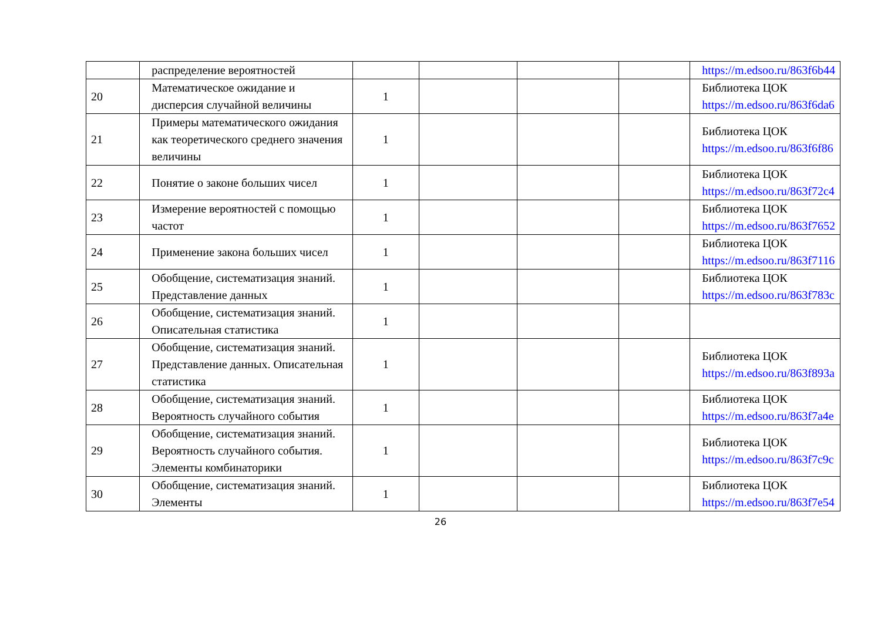| | распределение вероятностей | | | | | https://m.edsoo.ru/863f6b44 |
| 20 | Математическое ожидание и дисперсия случайной величины | 1 | | | | Библиотека ЦОК https://m.edsoo.ru/863f6da6 |
| 21 | Примеры математического ожидания как теоретического среднего значения величины | 1 | | | | Библиотека ЦОК https://m.edsoo.ru/863f6f86 |
| 22 | Понятие о законе больших чисел | 1 | | | | Библиотека ЦОК https://m.edsoo.ru/863f72c4 |
| 23 | Измерение вероятностей с помощью частот | 1 | | | | Библиотека ЦОК https://m.edsoo.ru/863f7652 |
| 24 | Применение закона больших чисел | 1 | | | | Библиотека ЦОК https://m.edsoo.ru/863f7116 |
| 25 | Обобщение, систематизация знаний. Представление данных | 1 | | | | Библиотека ЦОК https://m.edsoo.ru/863f783c |
| 26 | Обобщение, систематизация знаний. Описательная статистика | 1 | | | | |
| 27 | Обобщение, систематизация знаний. Представление данных. Описательная статистика | 1 | | | | Библиотека ЦОК https://m.edsoo.ru/863f893a |
| 28 | Обобщение, систематизация знаний. Вероятность случайного события | 1 | | | | Библиотека ЦОК https://m.edsoo.ru/863f7a4e |
| 29 | Обобщение, систематизация знаний. Вероятность случайного события. Элементы комбинаторики | 1 | | | | Библиотека ЦОК https://m.edsoo.ru/863f7c9c |
| 30 | Обобщение, систематизация знаний. Элементы | 1 | | | | Библиотека ЦОК https://m.edsoo.ru/863f7e54 |
26